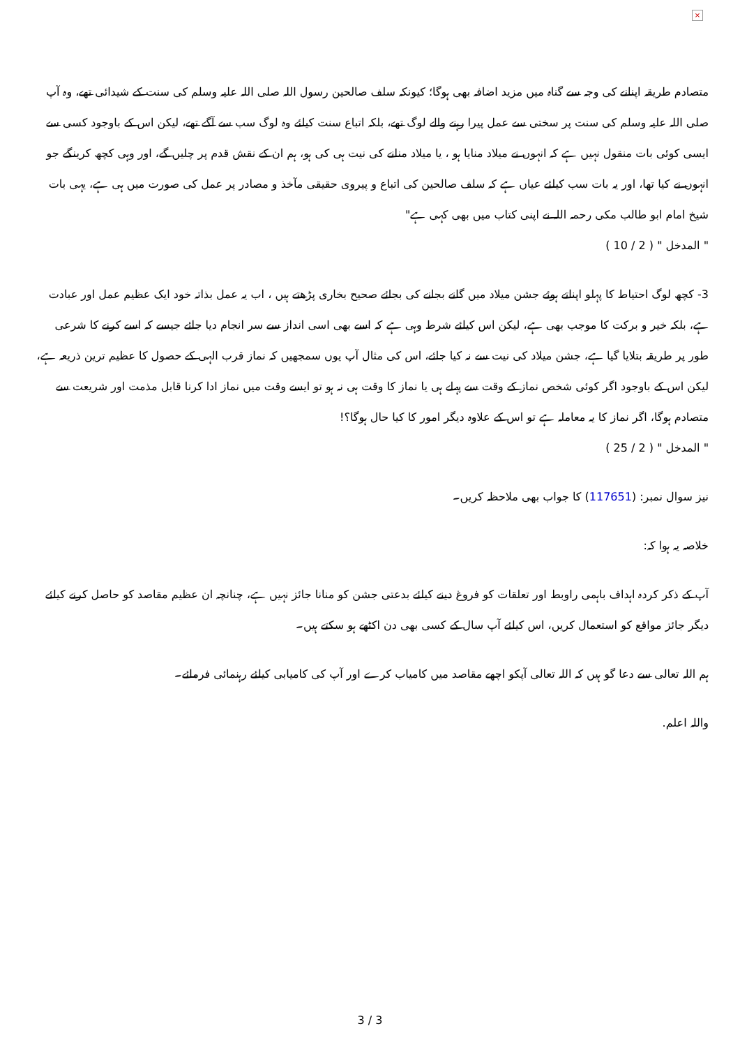×
متصادم طریقہ اپنانے کی وجہ سے گناہ میں مزید اضافہ بھی ہوگا؛ کیونکہ سلف صالحین رسول اللہ صلی اللہ علیہ وسلم کی سنت کے شیدائی تھے، وہ آپ صلی اللہ علیہ وسلم کی سنت پر سختی سے عمل پیرا رہنے والے لوگ تھے، بلکہ اتباع سنت کیلئے وہ لوگ سب سے آگے تھے، لیکن اس کے باوجود کسی سے ایسی کوئی بات منقول نہیں ہے کہ انہوں نے میلاد منایا ہو ، یا میلاد منانے کی نیت ہی کی ہو، ہم ان کے نقش قدم پر چلیں گے، اور وہی کچھ کرینگے جو انہوں نے کیا تھا، اور یہ بات سب کیلئے عیاں ہے کہ سلف صالحین کی اتباع و پیروی حقیقی مآخذ و مصادر پر عمل کی صورت میں ہی ہے، یہی بات شیخ امام ابو طالب مکی رحمہ اللہ نے اپنی کتاب میں بھی کہی ہے"
" المدخل " ( 2 / 10 )
3- کچھ لوگ احتیاط کا پہلو اپناتے ہوئے جشن میلاد میں گانے بجانے کی بجائے صحیح بخاری پڑھتے ہیں ، اب یہ عمل بذاتہ خود ایک عظیم عمل اور عبادت ہے، بلکہ خیر و برکت کا موجب بھی ہے، لیکن اس کیلئے شرط وہی ہے کہ اسے بھی اسی انداز سے سر انجام دیا جائے جیسے کہ اسے کرنے کا شرعی طور پر طریقہ بتلایا گیا ہے، جشن میلاد کی نیت سے نہ کیا جائے، اس کی مثال آپ یوں سمجھیں کہ نماز قرب الہی کے حصول کا عظیم ترین ذریعہ ہے، لیکن اس کے باوجود اگر کوئی شخص نماز کے وقت سے پہلے ہی یا نماز کا وقت ہی نہ ہو تو ایسے وقت میں نماز ادا کرنا قابل مذمت اور شریعت سے متصادم ہوگا، اگر نماز کا یہ معاملہ ہے تو اس کے علاوہ دیگر امور کا کیا حال ہوگا؟!
" المدخل " ( 2 / 25 )
نیز سوال نمبر: (117651) کا جواب بھی ملاحظہ کریں۔
خلاصہ یہ ہوا کہ:
آپ کے ذکر کردہ اہداف باہمی راوبط اور تعلقات کو فروغ دینے کیلئے بدعتی جشن کو منانا جائز نہیں ہے، چنانچہ ان عظیم مقاصد کو حاصل کرنے کیلئے دیگر جائز مواقع کو استعمال کریں، اس کیلئے آپ سال کے کسی بھی دن اکٹھے ہو سکتے ہیں۔
ہم اللہ تعالی سے دعا گو ہیں کہ اللہ تعالی آپکو اچھے مقاصد میں کامیاب کرے اور آپ کی کامیابی کیلئے رہنمائی فرمائے۔
واللہ اعلم.
3 / 3